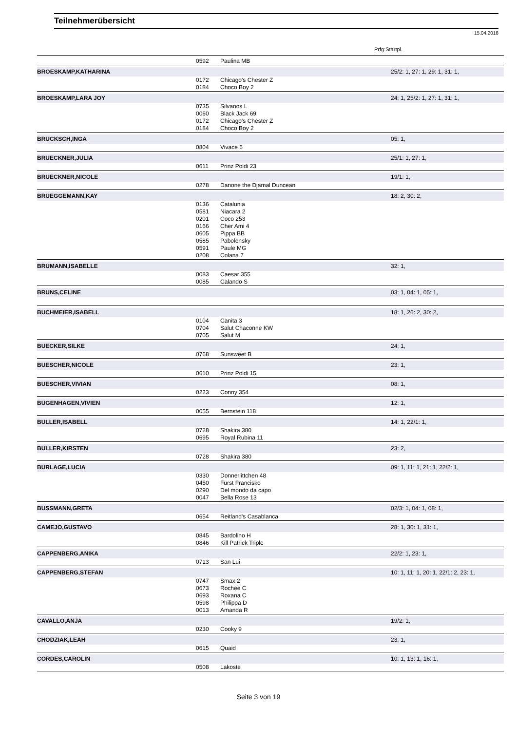Teilnehmerübersicht
15.04.2018
Prfg:Startpl.
| | 0592 | Paulina MB | |
| BROESKAMP,KATHARINA | | | 25/2: 1, 27: 1, 29: 1, 31: 1, |
| | 0172 | Chicago's Chester Z | |
| | 0184 | Choco Boy 2 | |
| BROESKAMP,LARA JOY | | | 24: 1, 25/2: 1, 27: 1, 31: 1, |
| | 0735 | Silvanos L | |
| | 0060 | Black Jack 69 | |
| | 0172 | Chicago's Chester Z | |
| | 0184 | Choco Boy 2 | |
| BRUCKSCH,INGA | | | 05: 1, |
| | 0804 | Vivace 6 | |
| BRUECKNER,JULIA | | | 25/1: 1, 27: 1, |
| | 0611 | Prinz Poldi 23 | |
| BRUECKNER,NICOLE | | | 19/1: 1, |
| | 0278 | Danone the Djamal Duncean | |
| BRUEGGEMANN,KAY | | | 18: 2, 30: 2, |
| | 0136 | Catalunia | |
| | 0581 | Niacara 2 | |
| | 0201 | Coco 253 | |
| | 0166 | Cher Ami 4 | |
| | 0605 | Pippa BB | |
| | 0585 | Pabolensky | |
| | 0591 | Paule MG | |
| | 0208 | Colana 7 | |
| BRUMANN,ISABELLE | | | 32: 1, |
| | 0083 | Caesar 355 | |
| | 0085 | Calando S | |
| BRUNS,CELINE | | | 03: 1, 04: 1, 05: 1, |
| BUCHMEIER,ISABELL | | | 18: 1, 26: 2, 30: 2, |
| | 0104 | Canita 3 | |
| | 0704 | Salut Chaconne KW | |
| | 0705 | Salut M | |
| BUECKER,SILKE | | | 24: 1, |
| | 0768 | Sunsweet B | |
| BUESCHER,NICOLE | | | 23: 1, |
| | 0610 | Prinz Poldi 15 | |
| BUESCHER,VIVIAN | | | 08: 1, |
| | 0223 | Conny 354 | |
| BUGENHAGEN,VIVIEN | | | 12: 1, |
| | 0055 | Bernstein 118 | |
| BULLER,ISABELL | | | 14: 1, 22/1: 1, |
| | 0728 | Shakira 380 | |
| | 0695 | Royal Rubina 11 | |
| BULLER,KIRSTEN | | | 23: 2, |
| | 0728 | Shakira 380 | |
| BURLAGE,LUCIA | | | 09: 1, 11: 1, 21: 1, 22/2: 1, |
| | 0330 | Donnerlittchen 48 | |
| | 0450 | Fürst Francisko | |
| | 0290 | Del mondo da capo | |
| | 0047 | Bella Rose 13 | |
| BUSSMANN,GRETA | | | 02/3: 1, 04: 1, 08: 1, |
| | 0654 | Reitland's Casablanca | |
| CAMEJO,GUSTAVO | | | 28: 1, 30: 1, 31: 1, |
| | 0845 | Bardolino H | |
| | 0846 | Kill Patrick Triple | |
| CAPPENBERG,ANIKA | | | 22/2: 1, 23: 1, |
| | 0713 | San Lui | |
| CAPPENBERG,STEFAN | | | 10: 1, 11: 1, 20: 1, 22/1: 2, 23: 1, |
| | 0747 | Smax 2 | |
| | 0673 | Rochee C | |
| | 0693 | Roxana C | |
| | 0598 | Philippa D | |
| | 0013 | Amanda R | |
| CAVALLO,ANJA | | | 19/2: 1, |
| | 0230 | Cooky 9 | |
| CHODZIAK,LEAH | | | 23: 1, |
| | 0615 | Quaid | |
| CORDES,CAROLIN | | | 10: 1, 13: 1, 16: 1, |
| | 0508 | Lakoste | |
Seite 3 von 19